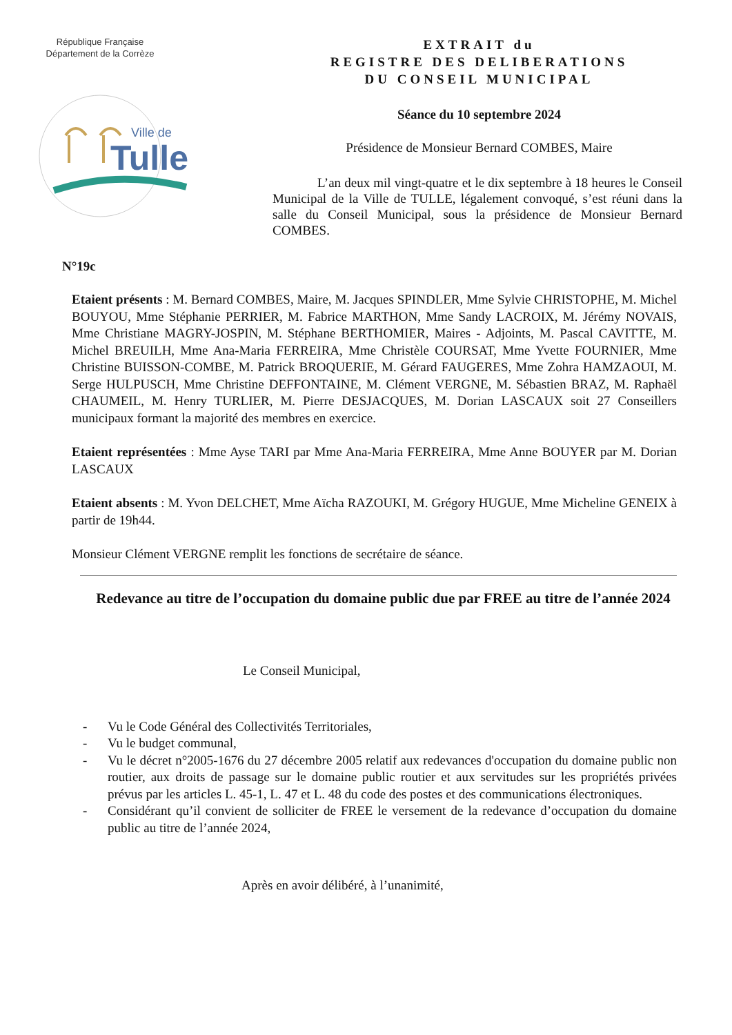République Française
Département de la Corrèze
Ville de
Tulle
EXTRAIT du
REGISTRE DES DELIBERATIONS
DU CONSEIL MUNICIPAL
Séance du 10 septembre 2024
Présidence de Monsieur Bernard COMBES, Maire
L’an deux mil vingt-quatre et le dix septembre à 18 heures le Conseil Municipal de la Ville de TULLE, légalement convoqué, s’est réuni dans la salle du Conseil Municipal, sous la présidence de Monsieur Bernard COMBES.
N°19c
Etaient présents : M. Bernard COMBES, Maire, M. Jacques SPINDLER, Mme Sylvie CHRISTOPHE, M. Michel BOUYOU, Mme Stéphanie PERRIER, M. Fabrice MARTHON, Mme Sandy LACROIX, M. Jérémy NOVAIS, Mme Christiane MAGRY-JOSPIN, M. Stéphane BERTHOMIER, Maires - Adjoints, M. Pascal CAVITTE, M. Michel BREUILH, Mme Ana-Maria FERREIRA, Mme Christèle COURSAT, Mme Yvette FOURNIER, Mme Christine BUISSON-COMBE, M. Patrick BROQUERIE, M. Gérard FAUGERES, Mme Zohra HAMZAOUI, M. Serge HULPUSCH, Mme Christine DEFFONTAINE, M. Clément VERGNE, M. Sébastien BRAZ, M. Raphaël CHAUMEIL, M. Henry TURLIER, M. Pierre DESJACQUES, M. Dorian LASCAUX soit 27 Conseillers municipaux formant la majorité des membres en exercice.
Etaient représentées : Mme Ayse TARI par Mme Ana-Maria FERREIRA, Mme Anne BOUYER par M. Dorian LASCAUX
Etaient absents : M. Yvon DELCHET, Mme Aïcha RAZOUKI, M. Grégory HUGUE, Mme Micheline GENEIX à partir de 19h44.
Monsieur Clément VERGNE remplit les fonctions de secrétaire de séance.
Redevance au titre de l’occupation du domaine public due par FREE au titre de l’année 2024
Le Conseil Municipal,
- Vu le Code Général des Collectivités Territoriales,
- Vu le budget communal,
- Vu le décret n°2005-1676 du 27 décembre 2005 relatif aux redevances d'occupation du domaine public non routier, aux droits de passage sur le domaine public routier et aux servitudes sur les propriétés privées prévus par les articles L. 45-1, L. 47 et L. 48 du code des postes et des communications électroniques.
- Considérant qu’il convient de solliciter de FREE le versement de la redevance d’occupation du domaine public au titre de l’année 2024,
Après en avoir délibéré, à l’unanimité,